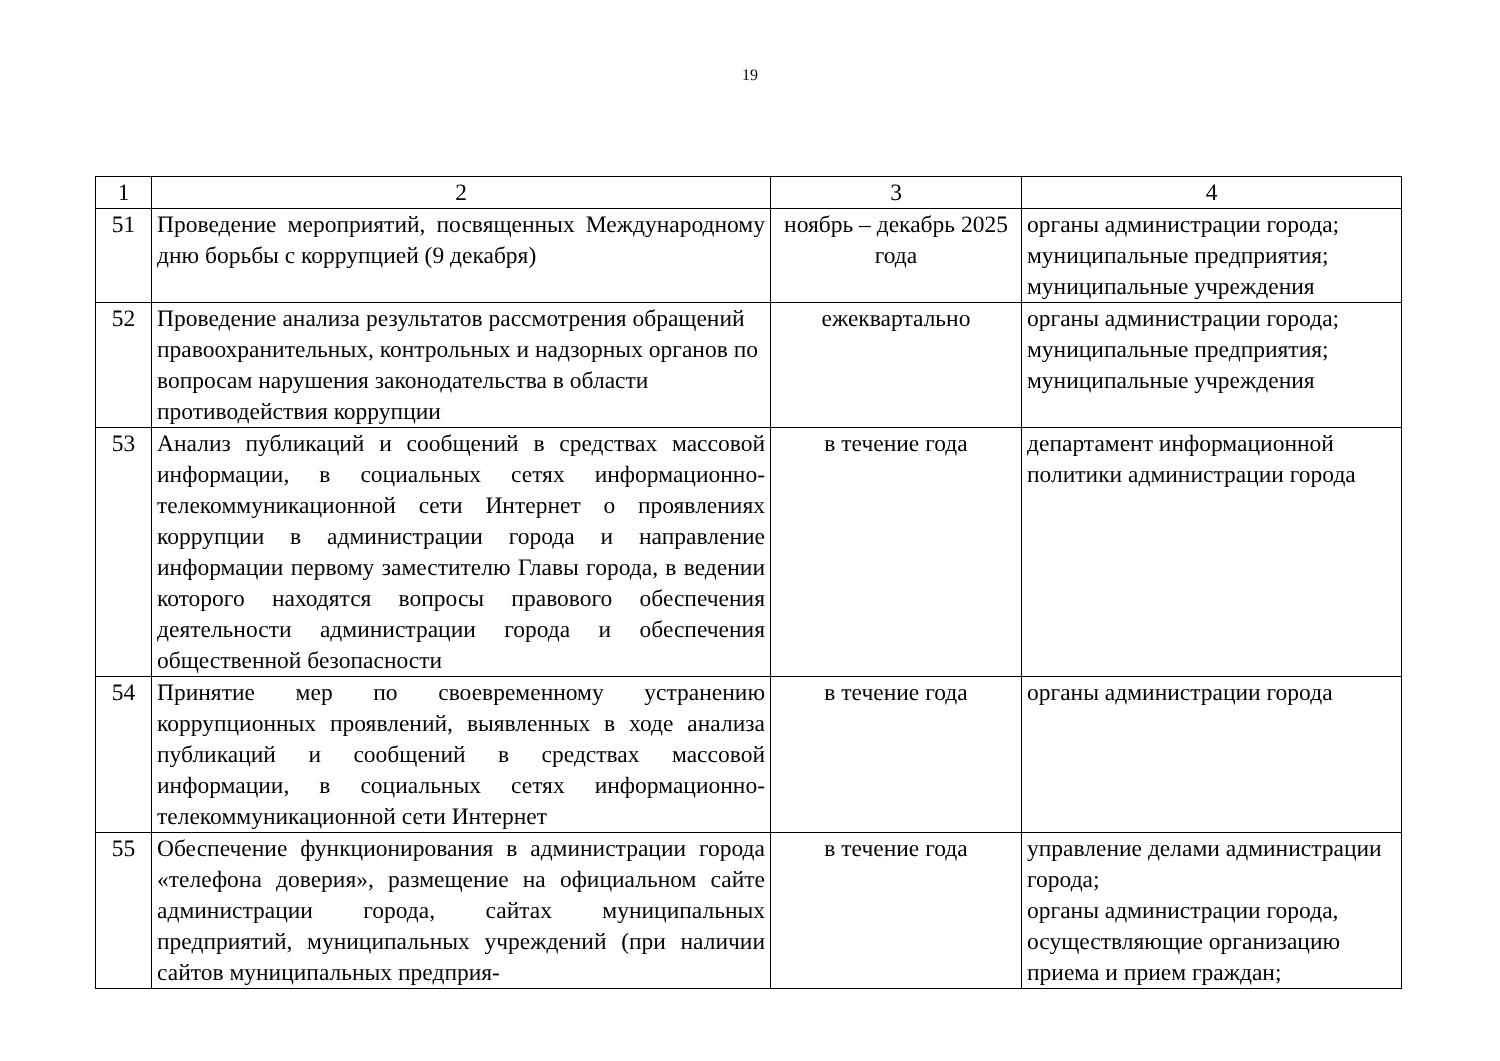19
| 1 | 2 | 3 | 4 |
| 51 | Проведение мероприятий, посвященных Международному дню борьбы с коррупцией (9 декабря) | ноябрь – декабрь 2025 года | органы администрации города; муниципальные предприятия; муниципальные учреждения |
| 52 | Проведение анализа результатов рассмотрения обращений правоохранительных, контрольных и надзорных органов по вопросам нарушения законодательства в области противодействия коррупции | ежеквартально | органы администрации города; муниципальные предприятия; муниципальные учреждения |
| 53 | Анализ публикаций и сообщений в средствах массовой информации, в социальных сетях информационно-телекоммуникационной сети Интернет о проявлениях коррупции в администрации города и направление информации первому заместителю Главы города, в ведении которого находятся вопросы правового обеспечения деятельности администрации города и обеспечения общественной безопасности | в течение года | департамент информационной политики администрации города |
| 54 | Принятие мер по своевременному устранению коррупционных проявлений, выявленных в ходе анализа публикаций и сообщений в средствах массовой информации, в социальных сетях информационно-телекоммуникационной сети Интернет | в течение года | органы администрации города |
| 55 | Обеспечение функционирования в администрации города «телефона доверия», размещение на официальном сайте администрации города, сайтах муниципальных предприятий, муниципальных учреждений (при наличии сайтов муниципальных предприя- | в течение года | управление делами администрации города; органы администрации города, осуществляющие организацию приема и прием граждан; |